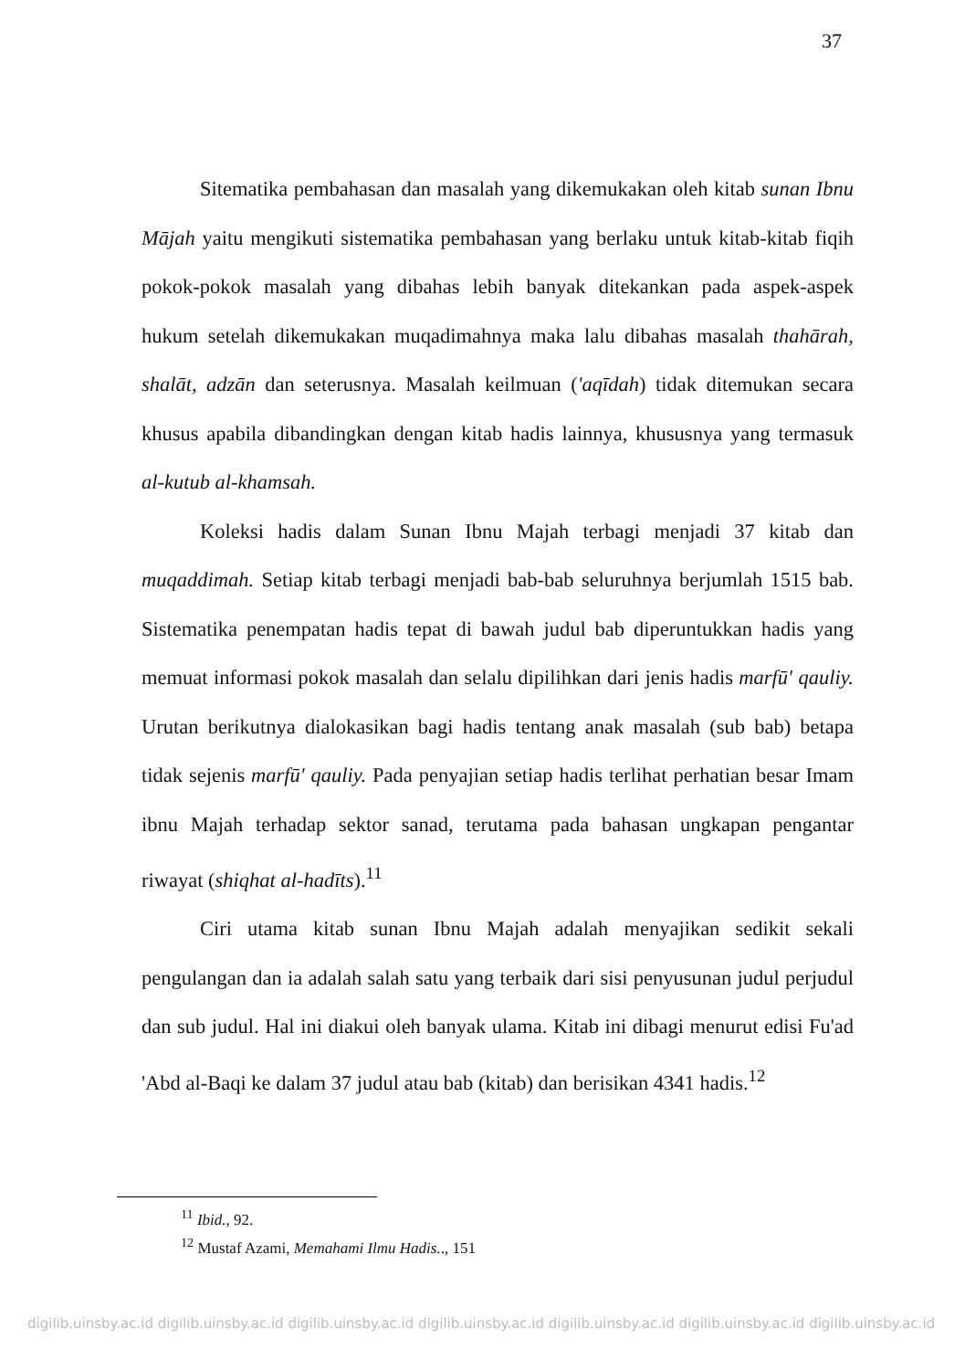37
Sitematika pembahasan dan masalah yang dikemukakan oleh kitab sunan Ibnu Mājah yaitu mengikuti sistematika pembahasan yang berlaku untuk kitab-kitab fiqih pokok-pokok masalah yang dibahas lebih banyak ditekankan pada aspek-aspek hukum setelah dikemukakan muqadimahnya maka lalu dibahas masalah thahārah, shalāt, adzān dan seterusnya. Masalah keilmuan ('aqīdah) tidak ditemukan secara khusus apabila dibandingkan dengan kitab hadis lainnya, khususnya yang termasuk al-kutub al-khamsah.
Koleksi hadis dalam Sunan Ibnu Majah terbagi menjadi 37 kitab dan muqaddimah. Setiap kitab terbagi menjadi bab-bab seluruhnya berjumlah 1515 bab. Sistematika penempatan hadis tepat di bawah judul bab diperuntukkan hadis yang memuat informasi pokok masalah dan selalu dipilihkan dari jenis hadis marfū' qauliy. Urutan berikutnya dialokasikan bagi hadis tentang anak masalah (sub bab) betapa tidak sejenis marfū' qauliy. Pada penyajian setiap hadis terlihat perhatian besar Imam ibnu Majah terhadap sektor sanad, terutama pada bahasan ungkapan pengantar riwayat (shiqhat al-hadīts).<sup>11</sup>
Ciri utama kitab sunan Ibnu Majah adalah menyajikan sedikit sekali pengulangan dan ia adalah salah satu yang terbaik dari sisi penyusunan judul perjudul dan sub judul. Hal ini diakui oleh banyak ulama. Kitab ini dibagi menurut edisi Fu'ad 'Abd al-Baqi ke dalam 37 judul atau bab (kitab) dan berisikan 4341 hadis.<sup>12</sup>
<sup>11</sup> Ibid., 92.
<sup>12</sup> Mustaf Azami, Memahami Ilmu Hadis.., 151
digilib.uinsby.ac.id digilib.uinsby.ac.id digilib.uinsby.ac.id digilib.uinsby.ac.id digilib.uinsby.ac.id digilib.uinsby.ac.id digilib.uinsby.ac.id